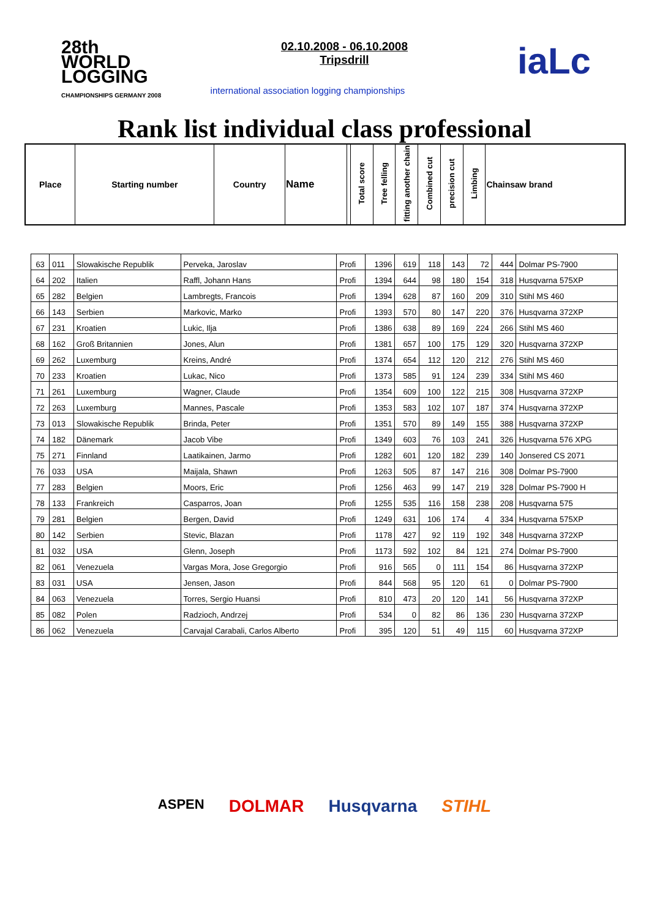28th
WORLD
LOGGING
CHAMPIONSHIPS GERMANY 2008
02.10.2008 - 06.10.2008
Tripsdrill
international association logging championships
iaLc
Rank list individual class professional
| Place | Starting number | Country | Name | | Total score | Tree felling | fitting another chain | Combined cut | precision cut | Limbing | Chainsaw brand |
| 63 | 011 | Slowakische Republik | Perveka, Jaroslav | Profi | 1396 | 619 | 118 | 143 | 72 | 444 | Dolmar PS-7900 |
| 64 | 202 | Italien | Raffl, Johann Hans | Profi | 1394 | 644 | 98 | 180 | 154 | 318 | Husqvarna 575XP |
| 65 | 282 | Belgien | Lambregts, Francois | Profi | 1394 | 628 | 87 | 160 | 209 | 310 | Stihl MS 460 |
| 66 | 143 | Serbien | Markovic, Marko | Profi | 1393 | 570 | 80 | 147 | 220 | 376 | Husqvarna 372XP |
| 67 | 231 | Kroatien | Lukic, Ilja | Profi | 1386 | 638 | 89 | 169 | 224 | 266 | Stihl MS 460 |
| 68 | 162 | Groß Britannien | Jones, Alun | Profi | 1381 | 657 | 100 | 175 | 129 | 320 | Husqvarna 372XP |
| 69 | 262 | Luxemburg | Kreins, André | Profi | 1374 | 654 | 112 | 120 | 212 | 276 | Stihl MS 460 |
| 70 | 233 | Kroatien | Lukac, Nico | Profi | 1373 | 585 | 91 | 124 | 239 | 334 | Stihl MS 460 |
| 71 | 261 | Luxemburg | Wagner, Claude | Profi | 1354 | 609 | 100 | 122 | 215 | 308 | Husqvarna 372XP |
| 72 | 263 | Luxemburg | Mannes, Pascale | Profi | 1353 | 583 | 102 | 107 | 187 | 374 | Husqvarna 372XP |
| 73 | 013 | Slowakische Republik | Brinda, Peter | Profi | 1351 | 570 | 89 | 149 | 155 | 388 | Husqvarna 372XP |
| 74 | 182 | Dänemark | Jacob Vibe | Profi | 1349 | 603 | 76 | 103 | 241 | 326 | Husqvarna 576 XPG |
| 75 | 271 | Finnland | Laatikainen, Jarmo | Profi | 1282 | 601 | 120 | 182 | 239 | 140 | Jonsered CS 2071 |
| 76 | 033 | USA | Maijala, Shawn | Profi | 1263 | 505 | 87 | 147 | 216 | 308 | Dolmar PS-7900 |
| 77 | 283 | Belgien | Moors, Eric | Profi | 1256 | 463 | 99 | 147 | 219 | 328 | Dolmar PS-7900 H |
| 78 | 133 | Frankreich | Casparros, Joan | Profi | 1255 | 535 | 116 | 158 | 238 | 208 | Husqvarna 575 |
| 79 | 281 | Belgien | Bergen, David | Profi | 1249 | 631 | 106 | 174 | 4 | 334 | Husqvarna 575XP |
| 80 | 142 | Serbien | Stevic, Blazan | Profi | 1178 | 427 | 92 | 119 | 192 | 348 | Husqvarna 372XP |
| 81 | 032 | USA | Glenn, Joseph | Profi | 1173 | 592 | 102 | 84 | 121 | 274 | Dolmar PS-7900 |
| 82 | 061 | Venezuela | Vargas Mora, Jose Gregorgio | Profi | 916 | 565 | 0 | 111 | 154 | 86 | Husqvarna 372XP |
| 83 | 031 | USA | Jensen, Jason | Profi | 844 | 568 | 95 | 120 | 61 | 0 | Dolmar PS-7900 |
| 84 | 063 | Venezuela | Torres, Sergio Huansi | Profi | 810 | 473 | 20 | 120 | 141 | 56 | Husqvarna 372XP |
| 85 | 082 | Polen | Radzioch, Andrzej | Profi | 534 | 0 | 82 | 86 | 136 | 230 | Husqvarna 372XP |
| 86 | 062 | Venezuela | Carvajal Carabali, Carlos Alberto | Profi | 395 | 120 | 51 | 49 | 115 | 60 | Husqvarna 372XP |
ASPEN DOLMAR Husqvarna STIHL